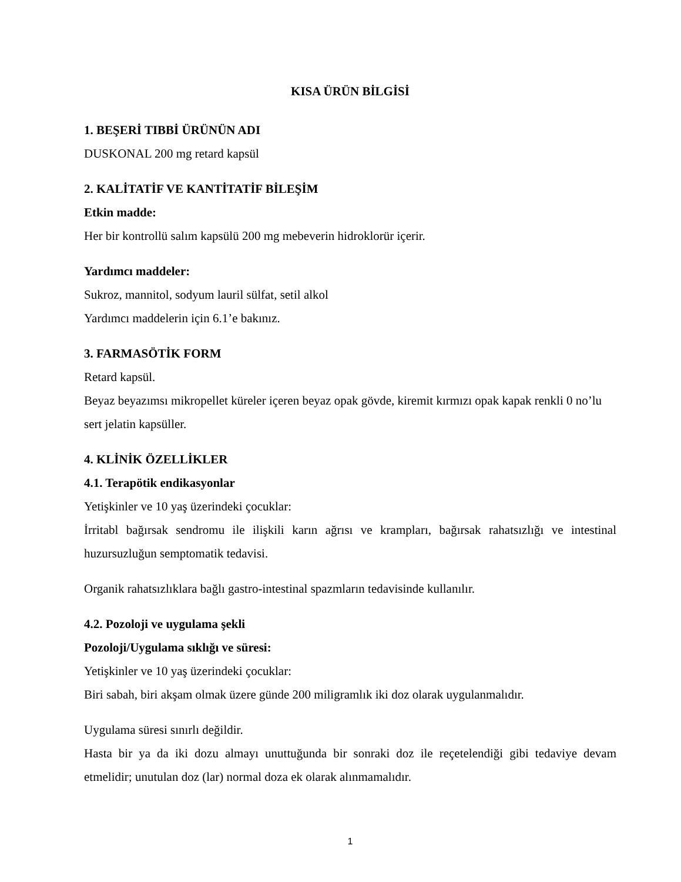KISA ÜRÜN BİLGİSİ
1. BEŞERİ TIBBİ ÜRÜNÜN ADI
DUSKONAL 200 mg retard kapsül
2. KALİTATİF VE KANTİTATİF BİLEŞİM
Etkin madde:
Her bir kontrollü salım kapsülü 200 mg mebeverin hidroklorür içerir.
Yardımcı maddeler:
Sukroz, mannitol, sodyum lauril sülfat, setil alkol
Yardımcı maddelerin için 6.1’e bakınız.
3. FARMASÖTİK FORM
Retard kapsül.
Beyaz beyazımsı mikropellet küreler içeren beyaz opak gövde, kiremit kırmızı opak kapak renkli 0 no’lu sert jelatin kapsüller.
4. KLİNİK ÖZELLİKLER
4.1. Terapötik endikasyonlar
Yetişkinler ve 10 yaş üzerindeki çocuklar:
İrritabl bağırsak sendromu ile ilişkili karın ağrısı ve krampları, bağırsak rahatsızlığı ve intestinal huzursuzluğun semptomatik tedavisi.
Organik rahatsızlıklara bağlı gastro-intestinal spazmların tedavisinde kullanılır.
4.2. Pozoloji ve uygulama şekli
Pozoloji/Uygulama sıklığı ve süresi:
Yetişkinler ve 10 yaş üzerindeki çocuklar:
Biri sabah, biri akşam olmak üzere günde 200 miligramlık iki doz olarak uygulanmalıdır.
Uygulama süresi sınırlı değildir.
Hasta bir ya da iki dozu almayı unuttuğunda bir sonraki doz ile reçetelendiği gibi tedaviye devam etmelidir; unutulan doz (lar) normal doza ek olarak alınmamalıdır.
1